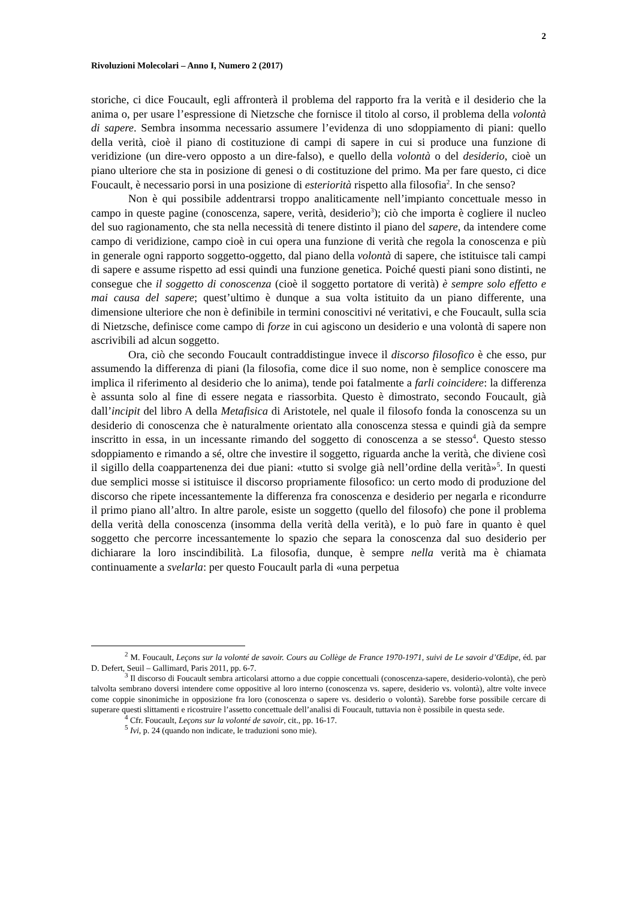2
Rivoluzioni Molecolari – Anno I, Numero 2 (2017)
storiche, ci dice Foucault, egli affronterà il problema del rapporto fra la verità e il desiderio che la anima o, per usare l’espressione di Nietzsche che fornisce il titolo al corso, il problema della volontà di sapere. Sembra insomma necessario assumere l’evidenza di uno sdoppiamento di piani: quello della verità, cioè il piano di costituzione di campi di sapere in cui si produce una funzione di veridizione (un dire-vero opposto a un dire-falso), e quello della volontà o del desiderio, cioè un piano ulteriore che sta in posizione di genesi o di costituzione del primo. Ma per fare questo, ci dice Foucault, è necessario porsi in una posizione di esteriorità rispetto alla filosofia<sup>2</sup>. In che senso?
Non è qui possibile addentrarsi troppo analiticamente nell’impianto concettuale messo in campo in queste pagine (conoscenza, sapere, verità, desiderio<sup>3</sup>); ciò che importa è cogliere il nucleo del suo ragionamento, che sta nella necessità di tenere distinto il piano del sapere, da intendere come campo di veridizione, campo cioè in cui opera una funzione di verità che regola la conoscenza e più in generale ogni rapporto soggetto-oggetto, dal piano della volontà di sapere, che istituisce tali campi di sapere e assume rispetto ad essi quindi una funzione genetica. Poiché questi piani sono distinti, ne consegue che il soggetto di conoscenza (cioè il soggetto portatore di verità) è sempre solo effetto e mai causa del sapere; quest’ultimo è dunque a sua volta istituito da un piano differente, una dimensione ulteriore che non è definibile in termini conoscitivi né veritativi, e che Foucault, sulla scia di Nietzsche, definisce come campo di forze in cui agiscono un desiderio e una volontà di sapere non ascrivibili ad alcun soggetto.
Ora, ciò che secondo Foucault contraddistingue invece il discorso filosofico è che esso, pur assumendo la differenza di piani (la filosofia, come dice il suo nome, non è semplice conoscere ma implica il riferimento al desiderio che lo anima), tende poi fatalmente a farli coincidere: la differenza è assunta solo al fine di essere negata e riassorbita. Questo è dimostrato, secondo Foucault, già dall’incipit del libro A della Metafisica di Aristotele, nel quale il filosofo fonda la conoscenza su un desiderio di conoscenza che è naturalmente orientato alla conoscenza stessa e quindi già da sempre inscritto in essa, in un incessante rimando del soggetto di conoscenza a se stesso<sup>4</sup>. Questo stesso sdoppiamento e rimando a sé, oltre che investire il soggetto, riguarda anche la verità, che diviene così il sigillo della coappartenenza dei due piani: «tutto si svolge già nell’ordine della verità»<sup>5</sup>. In questi due semplici mosse si istituisce il discorso propriamente filosofico: un certo modo di produzione del discorso che ripete incessantemente la differenza fra conoscenza e desiderio per negarla e ricondurre il primo piano all’altro. In altre parole, esiste un soggetto (quello del filosofo) che pone il problema della verità della conoscenza (insomma della verità della verità), e lo può fare in quanto è quel soggetto che percorre incessantemente lo spazio che separa la conoscenza dal suo desiderio per dichiarare la loro inscindibilità. La filosofia, dunque, è sempre nella verità ma è chiamata continuamente a svelarla: per questo Foucault parla di «una perpetua
<sup>2</sup> M. Foucault, Leçons sur la volonté de savoir. Cours au Collège de France 1970-1971, suivi de Le savoir d’Œdipe, éd. par D. Defert, Seuil – Gallimard, Paris 2011, pp. 6-7.
<sup>3</sup> Il discorso di Foucault sembra articolarsi attorno a due coppie concettuali (conoscenza-sapere, desiderio-volontà), che però talvolta sembrano doversi intendere come oppositive al loro interno (conoscenza vs. sapere, desiderio vs. volontà), altre volte invece come coppie sinonimiche in opposizione fra loro (conoscenza o sapere vs. desiderio o volontà). Sarebbe forse possibile cercare di superare questi slittamenti e ricostruire l’assetto concettuale dell’analisi di Foucault, tuttavia non è possibile in questa sede.
<sup>4</sup> Cfr. Foucault, Leçons sur la volonté de savoir, cit., pp. 16-17.
<sup>5</sup> Ivi, p. 24 (quando non indicate, le traduzioni sono mie).